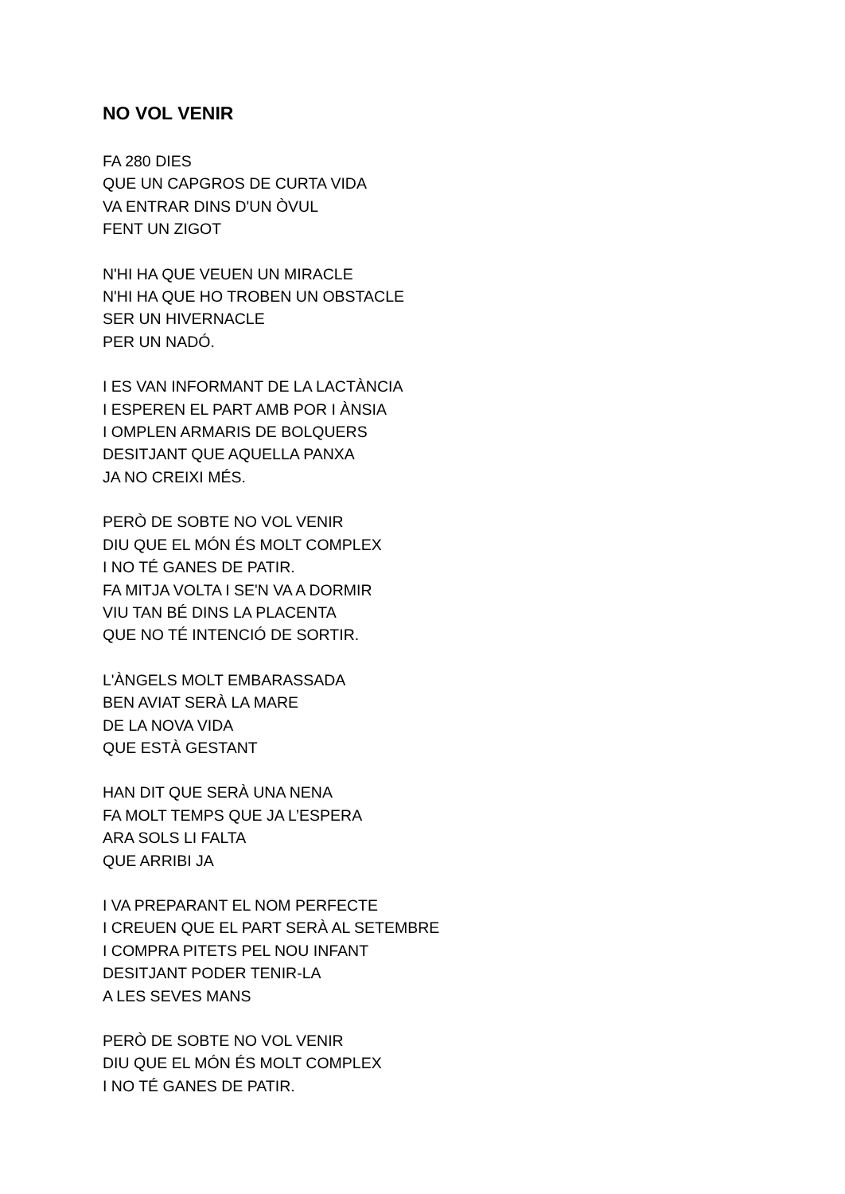NO VOL VENIR
FA 280 DIES
QUE UN CAPGROS DE CURTA VIDA
VA ENTRAR DINS D'UN ÒVUL
FENT UN ZIGOT
N'HI HA QUE VEUEN UN MIRACLE
N'HI HA QUE HO TROBEN UN OBSTACLE
SER UN HIVERNACLE
PER UN NADÓ.
I ES VAN INFORMANT DE LA LACTÀNCIA
I ESPEREN EL PART AMB POR I ÀNSIA
I OMPLEN ARMARIS DE BOLQUERS
DESITJANT QUE AQUELLA PANXA
JA NO CREIXI MÉS.
PERÒ DE SOBTE NO VOL VENIR
DIU QUE EL MÓN ÉS MOLT COMPLEX
I NO TÉ GANES DE PATIR.
FA MITJA VOLTA I SE'N VA A DORMIR
VIU TAN BÉ DINS LA PLACENTA
QUE NO TÉ INTENCIÓ DE SORTIR.
L'ÀNGELS MOLT EMBARASSADA
BEN AVIAT SERÀ LA MARE
DE LA NOVA VIDA
QUE ESTÀ GESTANT
HAN DIT QUE SERÀ UNA NENA
FA MOLT TEMPS QUE JA L’ESPERA
ARA SOLS LI FALTA
QUE ARRIBI JA
I VA PREPARANT EL NOM PERFECTE
I CREUEN QUE EL PART SERÀ AL SETEMBRE
I COMPRA PITETS PEL NOU INFANT
DESITJANT PODER TENIR-LA
A LES SEVES MANS
PERÒ DE SOBTE NO VOL VENIR
DIU QUE EL MÓN ÉS MOLT COMPLEX
I NO TÉ GANES DE PATIR.